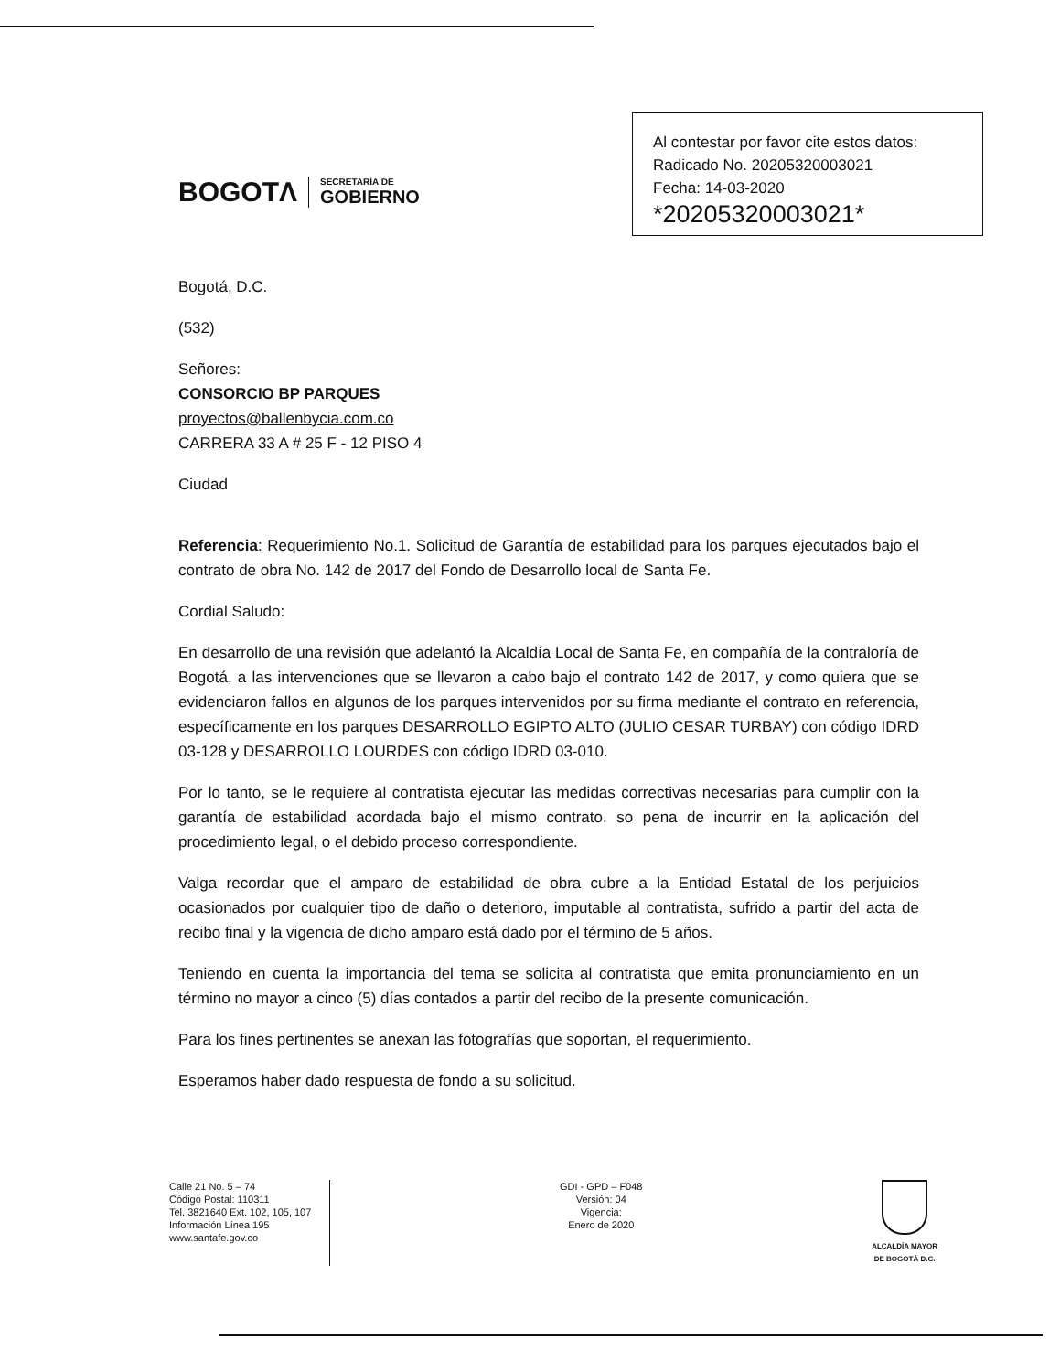BOGOTΛ
SECRETARÍA DE
GOBIERNO
Al contestar por favor cite estos datos:
Radicado No. 20205320003021
Fecha: 14-03-2020
*20205320003021*
Bogotá, D.C.
(532)
Señores:
CONSORCIO BP PARQUES
proyectos@ballenbycia.com.co
CARRERA 33 A # 25 F - 12 PISO 4
Ciudad
Referencia: Requerimiento No.1. Solicitud de Garantía de estabilidad para los parques ejecutados bajo el contrato de obra No. 142 de 2017 del Fondo de Desarrollo local de Santa Fe.
Cordial Saludo:
En desarrollo de una revisión que adelantó la Alcaldía Local de Santa Fe, en compañía de la contraloría de Bogotá, a las intervenciones que se llevaron a cabo bajo el contrato 142 de 2017, y como quiera que se evidenciaron fallos en algunos de los parques intervenidos por su firma mediante el contrato en referencia, específicamente en los parques DESARROLLO EGIPTO ALTO (JULIO CESAR TURBAY) con código IDRD 03-128 y DESARROLLO LOURDES con código IDRD 03-010.
Por lo tanto, se le requiere al contratista ejecutar las medidas correctivas necesarias para cumplir con la garantía de estabilidad acordada bajo el mismo contrato, so pena de incurrir en la aplicación del procedimiento legal, o el debido proceso correspondiente.
Valga recordar que el amparo de estabilidad de obra cubre a la Entidad Estatal de los perjuicios ocasionados por cualquier tipo de daño o deterioro, imputable al contratista, sufrido a partir del acta de recibo final y la vigencia de dicho amparo está dado por el término de 5 años.
Teniendo en cuenta la importancia del tema se solicita al contratista que emita pronunciamiento en un término no mayor a cinco (5) días contados a partir del recibo de la presente comunicación.
Para los fines pertinentes se anexan las fotografías que soportan, el requerimiento.
Esperamos haber dado respuesta de fondo a su solicitud.
Calle 21 No. 5 – 74
Código Postal: 110311
Tel. 3821640 Ext. 102, 105, 107
Información Línea 195
www.santafe.gov.co
GDI - GPD – F048
Versión: 04
Vigencia:
Enero de 2020
ALCALDÍA MAYOR
DE BOGOTÁ D.C.